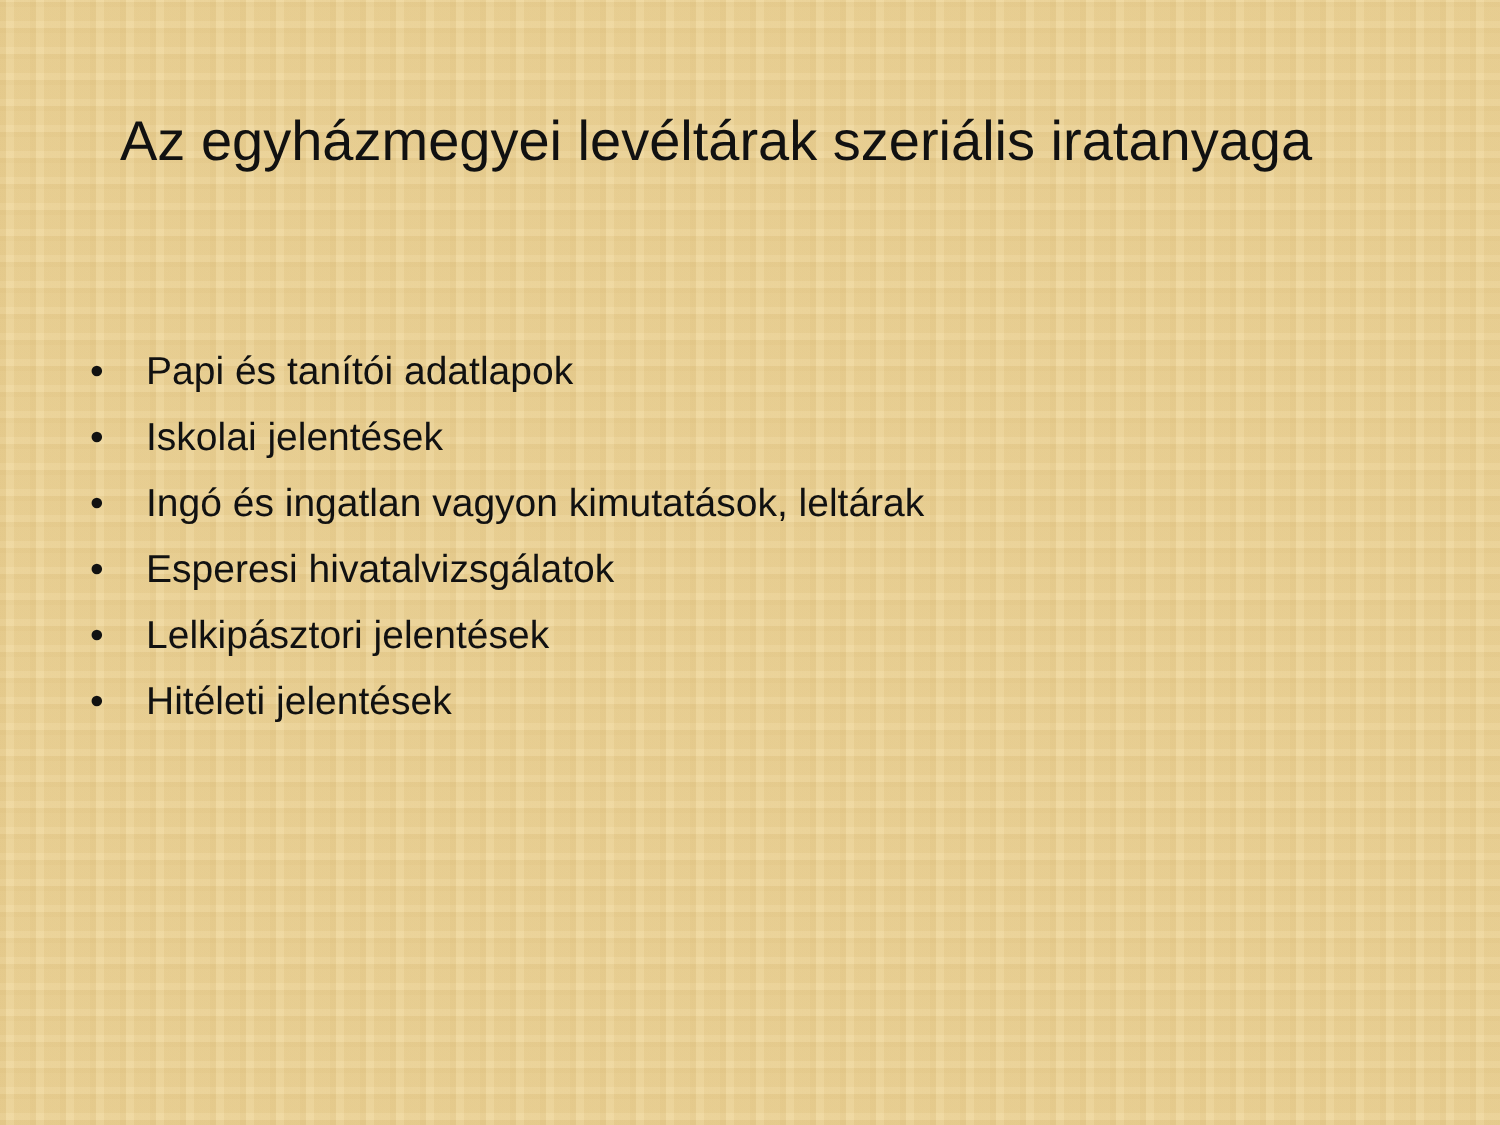Az egyházmegyei levéltárak szeriális iratanyaga
• Papi és tanítói adatlapok
• Iskolai jelentések
• Ingó és ingatlan vagyon kimutatások, leltárak
• Esperesi hivatalvizsgálatok
• Lelkipásztori jelentések
• Hitéleti jelentések